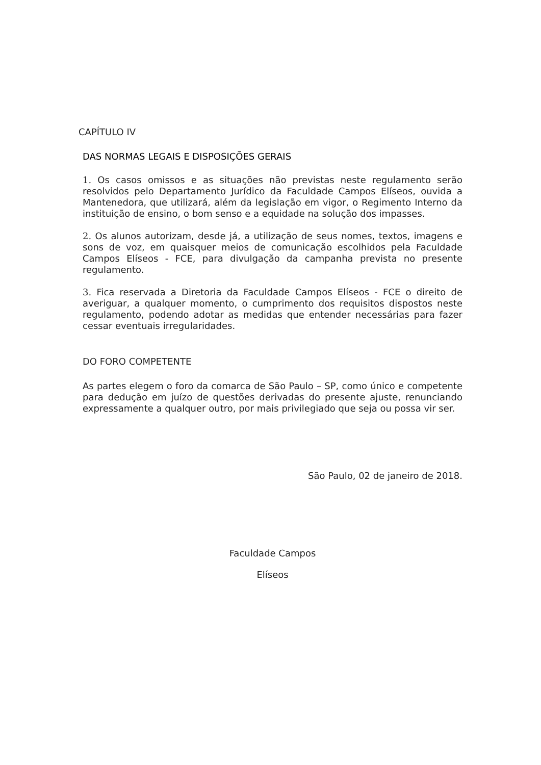CAPÍTULO IV
DAS NORMAS LEGAIS E DISPOSIÇÕES GERAIS
1. Os casos omissos e as situações não previstas neste regulamento serão resolvidos pelo Departamento Jurídico da Faculdade Campos Elíseos, ouvida a Mantenedora, que utilizará, além da legislação em vigor, o Regimento Interno da instituição de ensino, o bom senso e a equidade na solução dos impasses.
2. Os alunos autorizam, desde já, a utilização de seus nomes, textos, imagens e sons de voz, em quaisquer meios de comunicação escolhidos pela Faculdade Campos Elíseos - FCE, para divulgação da campanha prevista no presente regulamento.
3. Fica reservada a Diretoria da Faculdade Campos Elíseos - FCE o direito de averiguar, a qualquer momento, o cumprimento dos requisitos dispostos neste regulamento, podendo adotar as medidas que entender necessárias para fazer cessar eventuais irregularidades.
DO FORO COMPETENTE
As partes elegem o foro da comarca de São Paulo – SP, como único e competente para dedução em juízo de questões derivadas do presente ajuste, renunciando expressamente a qualquer outro, por mais privilegiado que seja ou possa vir ser.
São Paulo, 02 de janeiro de 2018.
Faculdade Campos
Elíseos